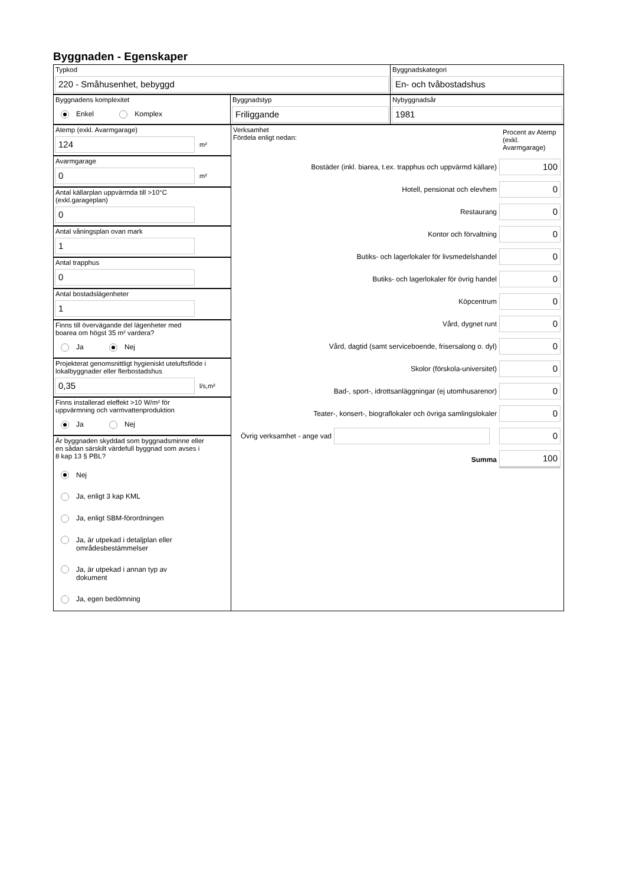Byggnaden - Egenskaper
Typkod
220 - Småhusenhet, bebyggd
Byggnadskategori
En- och tvåbostadshus
Byggnadens komplexitet
Enkel Komplex
Byggnadstyp
Friliggande
Nybyggnadsår
1981
Atemp (exkl. Avarmgarage)
124
m²
Avarmgarage
0
m²
Antal källarplan uppvärmda till >10°C
(exkl.garageplan)
0
Antal våningsplan ovan mark
1
Antal trapphus
0
Antal bostadslägenheter
1
Finns till övervägande del lägenheter med
boarea om högst 35 m² vardera?
Ja Nej
Projekterat genomsnittligt hygieniskt uteluftsflöde i
lokalbyggnader eller flerbostadshus
0,35
l/s,m²
Finns installerad eleffekt >10 W/m² för
uppvärmning och varmvattenproduktion
Ja Nej
Är byggnaden skyddad som byggnadsminne eller
en sådan särskilt värdefull byggnad som avses i
8 kap 13 § PBL?
Nej
Ja, enligt 3 kap KML
Ja, enligt SBM-förordningen
Ja, är utpekad i detaljplan eller
områdesbestämmelser
Ja, är utpekad i annan typ av
dokument
Ja, egen bedömning
Verksamhet
Fördela enligt nedan:
Procent av Atemp (exkl. Avarmgarage)
Bostäder (inkl. biarea, t.ex. trapphus och uppvärmd källare) 100
Hotell, pensionat och elevhem 0
Restaurang 0
Kontor och förvaltning 0
Butiks- och lagerlokaler för livsmedelshandel 0
Butiks- och lagerlokaler för övrig handel 0
Köpcentrum 0
Vård, dygnet runt 0
Vård, dagtid (samt serviceboende, frisersalong o. dyl) 0
Skolor (förskola-universitet) 0
Bad-, sport-, idrottsanläggningar (ej utomhusarenor) 0
Teater-, konsert-, biograflokaler och övriga samlingslokaler 0
Övrig verksamhet - ange vad 0
Summa 100